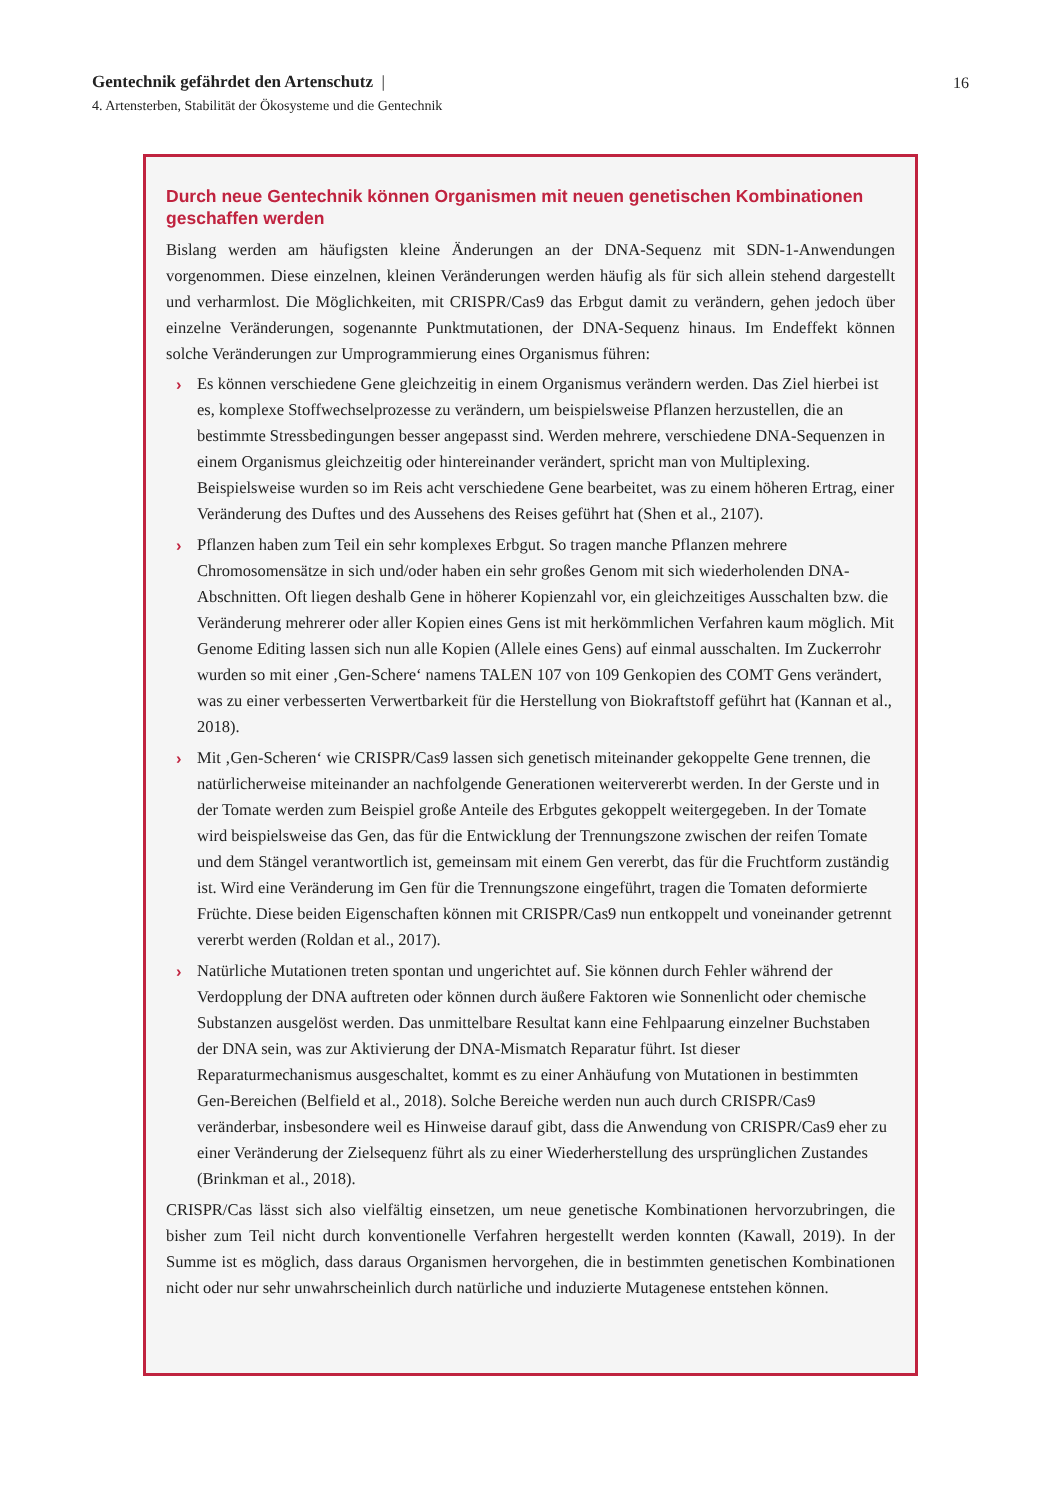Gentechnik gefährdet den Artenschutz |
4. Artensterben, Stabilität der Ökosysteme und die Gentechnik
16
Durch neue Gentechnik können Organismen mit neuen genetischen Kombinationen geschaffen werden
Bislang werden am häufigsten kleine Änderungen an der DNA-Sequenz mit SDN-1-Anwendungen vorgenommen. Diese einzelnen, kleinen Veränderungen werden häufig als für sich allein stehend dargestellt und verharmlost. Die Möglichkeiten, mit CRISPR/Cas9 das Erbgut damit zu verändern, gehen jedoch über einzelne Veränderungen, sogenannte Punktmutationen, der DNA-Sequenz hinaus. Im Endeffekt können solche Veränderungen zur Umprogrammierung eines Organismus führen:
› Es können verschiedene Gene gleichzeitig in einem Organismus verändern werden. Das Ziel hierbei ist es, komplexe Stoffwechselprozesse zu verändern, um beispielsweise Pflanzen herzustellen, die an bestimmte Stressbedingungen besser angepasst sind. Werden mehrere, verschiedene DNA-Sequenzen in einem Organismus gleichzeitig oder hintereinander verändert, spricht man von Multiplexing. Beispielsweise wurden so im Reis acht verschiedene Gene bearbeitet, was zu einem höheren Ertrag, einer Veränderung des Duftes und des Aussehens des Reises geführt hat (Shen et al., 2107).
› Pflanzen haben zum Teil ein sehr komplexes Erbgut. So tragen manche Pflanzen mehrere Chromosomensätze in sich und/oder haben ein sehr großes Genom mit sich wiederholenden DNA-Abschnitten. Oft liegen deshalb Gene in höherer Kopienzahl vor, ein gleichzeitiges Ausschalten bzw. die Veränderung mehrerer oder aller Kopien eines Gens ist mit herkömmlichen Verfahren kaum möglich. Mit Genome Editing lassen sich nun alle Kopien (Allele eines Gens) auf einmal ausschalten. Im Zuckerrohr wurden so mit einer ‚Gen-Schere‘ namens TALEN 107 von 109 Genkopien des COMT Gens verändert, was zu einer verbesserten Verwertbarkeit für die Herstellung von Biokraftstoff geführt hat (Kannan et al., 2018).
› Mit ‚Gen-Scheren‘ wie CRISPR/Cas9 lassen sich genetisch miteinander gekoppelte Gene trennen, die natürlicherweise miteinander an nachfolgende Generationen weitervererbt werden. In der Gerste und in der Tomate werden zum Beispiel große Anteile des Erbgutes gekoppelt weitergegeben. In der Tomate wird beispielsweise das Gen, das für die Entwicklung der Trennungszone zwischen der reifen Tomate und dem Stängel verantwortlich ist, gemeinsam mit einem Gen vererbt, das für die Fruchtform zuständig ist. Wird eine Veränderung im Gen für die Trennungszone eingeführt, tragen die Tomaten deformierte Früchte. Diese beiden Eigenschaften können mit CRISPR/Cas9 nun entkoppelt und voneinander getrennt vererbt werden (Roldan et al., 2017).
› Natürliche Mutationen treten spontan und ungerichtet auf. Sie können durch Fehler während der Verdopplung der DNA auftreten oder können durch äußere Faktoren wie Sonnenlicht oder chemische Substanzen ausgelöst werden. Das unmittelbare Resultat kann eine Fehlpaarung einzelner Buchstaben der DNA sein, was zur Aktivierung der DNA-Mismatch Reparatur führt. Ist dieser Reparaturmechanismus ausgeschaltet, kommt es zu einer Anhäufung von Mutationen in bestimmten Gen-Bereichen (Belfield et al., 2018). Solche Bereiche werden nun auch durch CRISPR/Cas9 veränderbar, insbesondere weil es Hinweise darauf gibt, dass die Anwendung von CRISPR/Cas9 eher zu einer Veränderung der Zielsequenz führt als zu einer Wiederherstellung des ursprünglichen Zustandes (Brinkman et al., 2018).
CRISPR/Cas lässt sich also vielfältig einsetzen, um neue genetische Kombinationen hervorzubringen, die bisher zum Teil nicht durch konventionelle Verfahren hergestellt werden konnten (Kawall, 2019). In der Summe ist es möglich, dass daraus Organismen hervorgehen, die in bestimmten genetischen Kombinationen nicht oder nur sehr unwahrscheinlich durch natürliche und induzierte Mutagenese entstehen können.